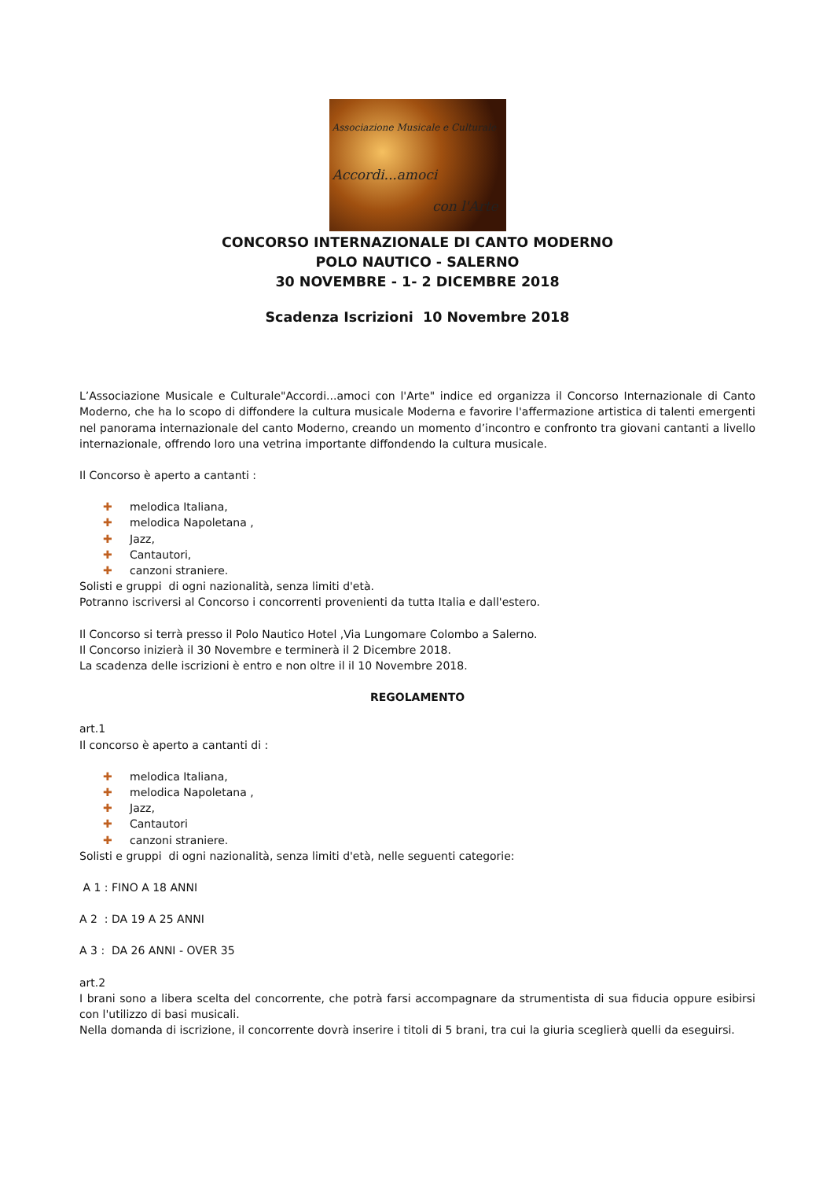Associazione Musicale e Culturale
Accordi...amoci
con l'Arte
CONCORSO INTERNAZIONALE DI CANTO MODERNO
POLO NAUTICO - SALERNO
30 NOVEMBRE - 1- 2 DICEMBRE 2018
Scadenza Iscrizioni 10 Novembre 2018
L’Associazione Musicale e Culturale"Accordi...amoci con l'Arte" indice ed organizza il Concorso Internazionale di Canto Moderno, che ha lo scopo di diffondere la cultura musicale Moderna e favorire l'affermazione artistica di talenti emergenti nel panorama internazionale del canto Moderno, creando un momento d’incontro e confronto tra giovani cantanti a livello internazionale, offrendo loro una vetrina importante diffondendo la cultura musicale.
Il Concorso è aperto a cantanti :
✚ melodica Italiana,
✚ melodica Napoletana ,
✚ Jazz,
✚ Cantautori,
✚ canzoni straniere.
Solisti e gruppi di ogni nazionalità, senza limiti d'età.
Potranno iscriversi al Concorso i concorrenti provenienti da tutta Italia e dall'estero.
Il Concorso si terrà presso il Polo Nautico Hotel ,Via Lungomare Colombo a Salerno.
Il Concorso inizierà il 30 Novembre e terminerà il 2 Dicembre 2018.
La scadenza delle iscrizioni è entro e non oltre il il 10 Novembre 2018.
REGOLAMENTO
art.1
Il concorso è aperto a cantanti di :
✚ melodica Italiana,
✚ melodica Napoletana ,
✚ Jazz,
✚ Cantautori
✚ canzoni straniere.
Solisti e gruppi di ogni nazionalità, senza limiti d'età, nelle seguenti categorie:
A 1 : FINO A 18 ANNI
A 2 : DA 19 A 25 ANNI
A 3 : DA 26 ANNI - OVER 35
art.2
I brani sono a libera scelta del concorrente, che potrà farsi accompagnare da strumentista di sua fiducia oppure esibirsi con l'utilizzo di basi musicali.
Nella domanda di iscrizione, il concorrente dovrà inserire i titoli di 5 brani, tra cui la giuria sceglierà quelli da eseguirsi.